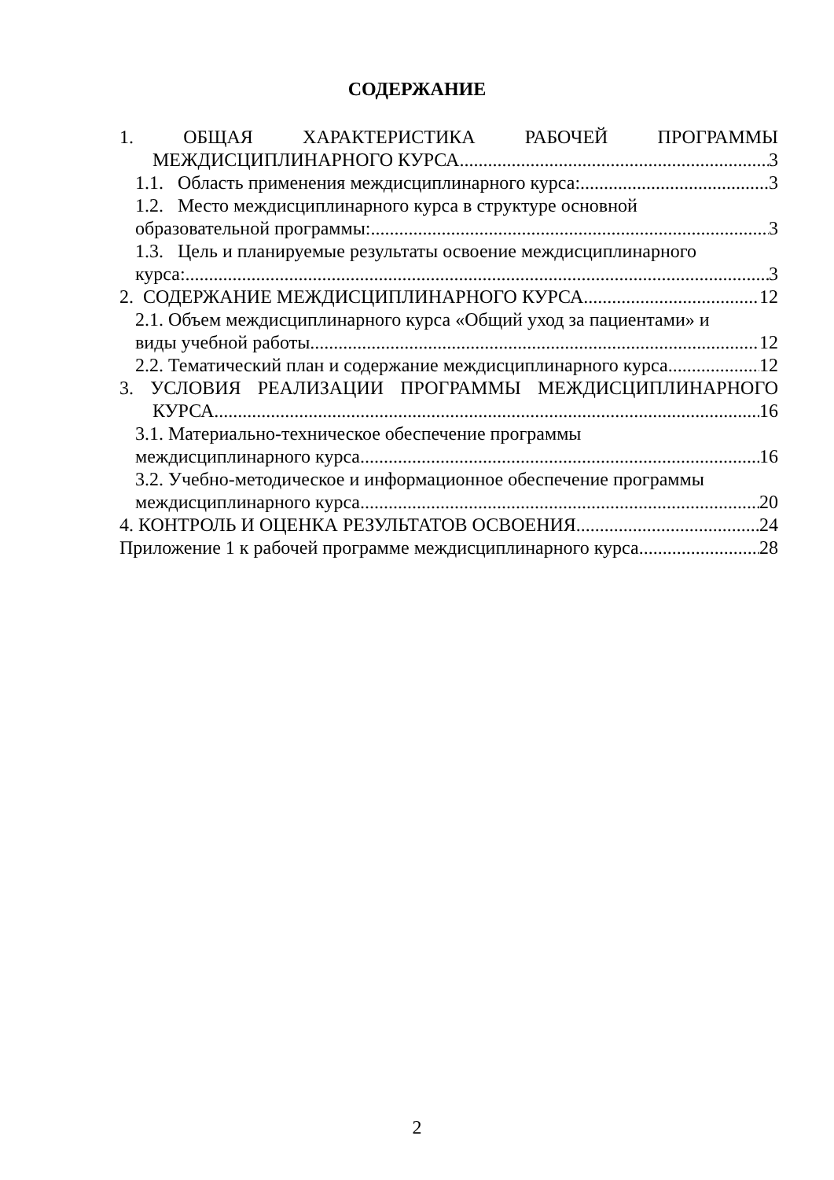СОДЕРЖАНИЕ
1. ОБЩАЯ ХАРАКТЕРИСТИКА РАБОЧЕЙ ПРОГРАММЫ
МЕЖДИСЦИПЛИНАРНОГО КУРСА 3
1.1. Область применения междисциплинарного курса: 3
1.2. Место междисциплинарного курса в структуре основной
образовательной программы: 3
1.3. Цель и планируемые результаты освоение междисциплинарного
курса: 3
2. СОДЕРЖАНИЕ МЕЖДИСЦИПЛИНАРНОГО КУРСА 12
2.1. Объем междисциплинарного курса «Общий уход за пациентами» и
виды учебной работы 12
2.2. Тематический план и содержание междисциплинарного курса 12
3. УСЛОВИЯ РЕАЛИЗАЦИИ ПРОГРАММЫ МЕЖДИСЦИПЛИНАРНОГО
КУРСА 16
3.1. Материально-техническое обеспечение программы
междисциплинарного курса 16
3.2. Учебно-методическое и информационное обеспечение программы
междисциплинарного курса 20
4. КОНТРОЛЬ И ОЦЕНКА РЕЗУЛЬТАТОВ ОСВОЕНИЯ 24
Приложение 1 к рабочей программе междисциплинарного курса 28
2